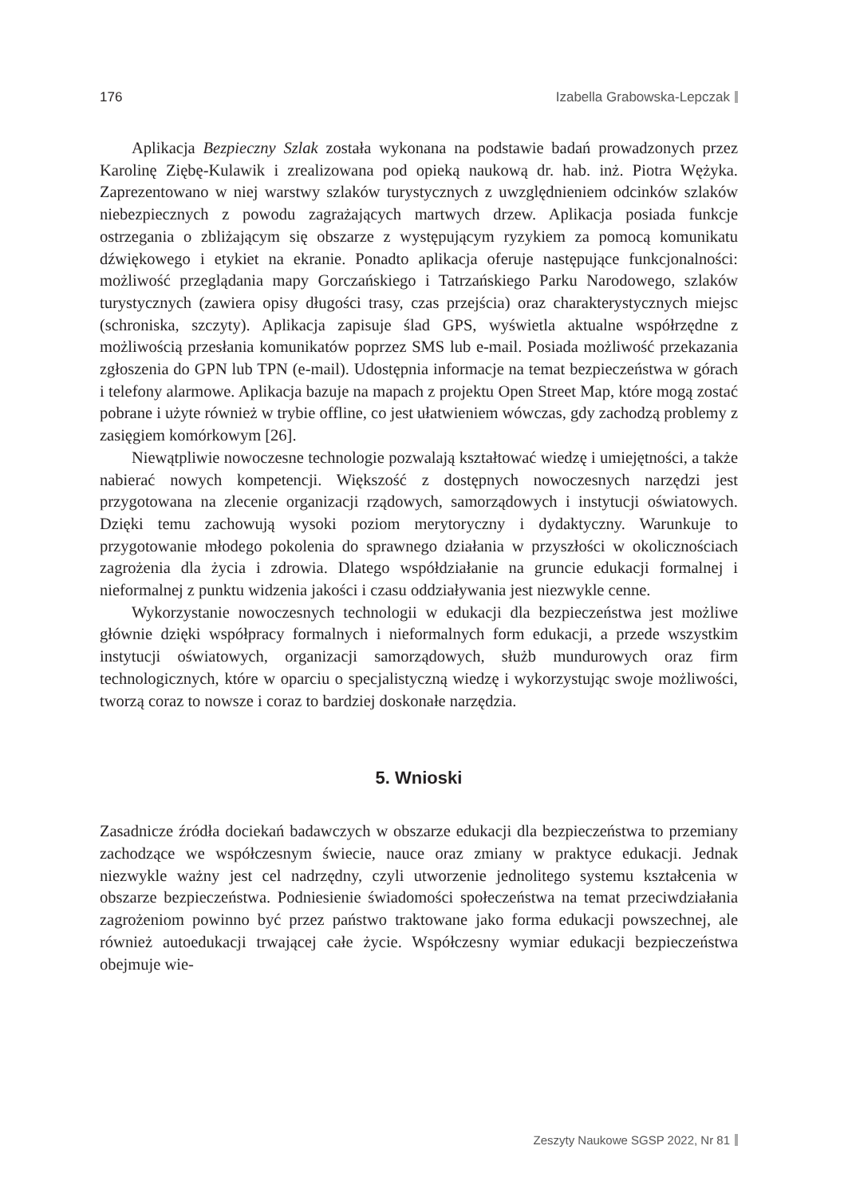176 Izabella Grabowska-Lepczak
Aplikacja Bezpieczny Szlak została wykonana na podstawie badań prowadzonych przez Karolinę Ziębę-Kulawik i zrealizowana pod opieką naukową dr. hab. inż. Piotra Wężyka. Zaprezentowano w niej warstwy szlaków turystycznych z uwzględnieniem odcinków szlaków niebezpiecznych z powodu zagrażających martwych drzew. Aplikacja posiada funkcje ostrzegania o zbliżającym się obszarze z występującym ryzykiem za pomocą komunikatu dźwiękowego i etykiet na ekranie. Ponadto aplikacja oferuje następujące funkcjonalności: możliwość przeglądania mapy Gorczańskiego i Tatrzańskiego Parku Narodowego, szlaków turystycznych (zawiera opisy długości trasy, czas przejścia) oraz charakterystycznych miejsc (schroniska, szczyty). Aplikacja zapisuje ślad GPS, wyświetla aktualne współrzędne z możliwością przesłania komunikatów poprzez SMS lub e-mail. Posiada możliwość przekazania zgłoszenia do GPN lub TPN (e-mail). Udostępnia informacje na temat bezpieczeństwa w górach i telefony alarmowe. Aplikacja bazuje na mapach z projektu Open Street Map, które mogą zostać pobrane i użyte również w trybie offline, co jest ułatwieniem wówczas, gdy zachodzą problemy z zasięgiem komórkowym [26].
Niewątpliwie nowoczesne technologie pozwalają kształtować wiedzę i umiejętności, a także nabierać nowych kompetencji. Większość z dostępnych nowoczesnych narzędzi jest przygotowana na zlecenie organizacji rządowych, samorządowych i instytucji oświatowych. Dzięki temu zachowują wysoki poziom merytoryczny i dydaktyczny. Warunkuje to przygotowanie młodego pokolenia do sprawnego działania w przyszłości w okolicznościach zagrożenia dla życia i zdrowia. Dlatego współdziałanie na gruncie edukacji formalnej i nieformalnej z punktu widzenia jakości i czasu oddziaływania jest niezwykle cenne.
Wykorzystanie nowoczesnych technologii w edukacji dla bezpieczeństwa jest możliwe głównie dzięki współpracy formalnych i nieformalnych form edukacji, a przede wszystkim instytucji oświatowych, organizacji samorządowych, służb mundurowych oraz firm technologicznych, które w oparciu o specjalistyczną wiedzę i wykorzystując swoje możliwości, tworzą coraz to nowsze i coraz to bardziej doskonałe narzędzia.
5. Wnioski
Zasadnicze źródła dociekań badawczych w obszarze edukacji dla bezpieczeństwa to przemiany zachodzące we współczesnym świecie, nauce oraz zmiany w praktyce edukacji. Jednak niezwykle ważny jest cel nadrzędny, czyli utworzenie jednolitego systemu kształcenia w obszarze bezpieczeństwa. Podniesienie świadomości społeczeństwa na temat przeciwdziałania zagrożeniom powinno być przez państwo traktowane jako forma edukacji powszechnej, ale również autoedukacji trwającej całe życie. Współczesny wymiar edukacji bezpieczeństwa obejmuje wie-
Zeszyty Naukowe SGSP 2022, Nr 81